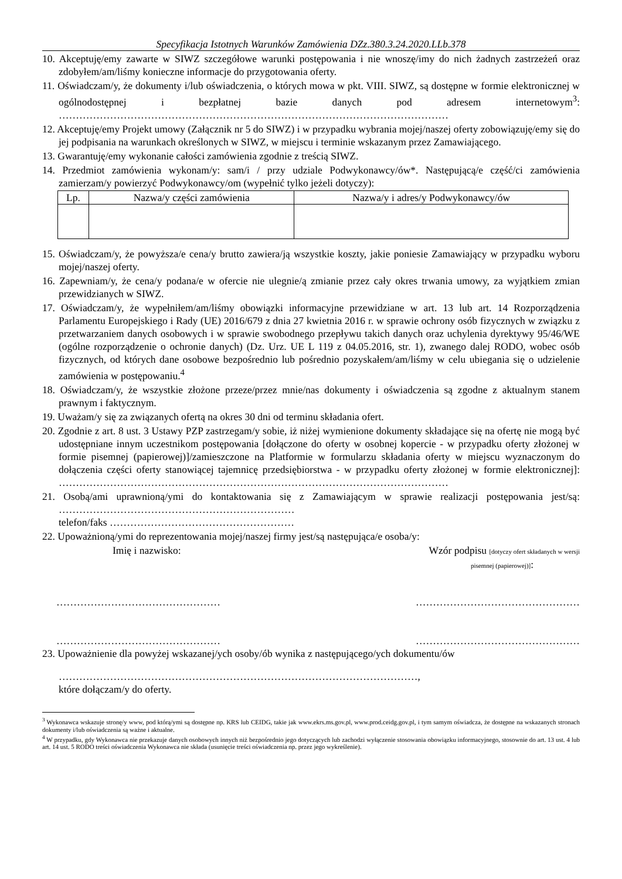Specyfikacja Istotnych Warunków Zamówienia DZz.380.3.24.2020.LLb.378
10. Akceptuję/emy zawarte w SIWZ szczegółowe warunki postępowania i nie wnoszę/imy do nich żadnych zastrzeżeń oraz zdobyłem/am/liśmy konieczne informacje do przygotowania oferty.
11. Oświadczam/y, że dokumenty i/lub oświadczenia, o których mowa w pkt. VIII. SIWZ, są dostępne w formie elektronicznej w ogólnodostępnej i bezpłatnej bazie danych pod adresem internetowym<sup>3</sup>: ……………………………………………………………………………………………………
12. Akceptuję/emy Projekt umowy (Załącznik nr 5 do SIWZ) i w przypadku wybrania mojej/naszej oferty zobowiązuję/emy się do jej podpisania na warunkach określonych w SIWZ, w miejscu i terminie wskazanym przez Zamawiającego.
13. Gwarantuję/emy wykonanie całości zamówienia zgodnie z treścią SIWZ.
14. Przedmiot zamówienia wykonam/y: sam/i / przy udziale Podwykonawcy/ów*. Następującą/e część/ci zamówienia zamierzam/y powierzyć Podwykonawcy/om (wypełnić tylko jeżeli dotyczy):
| Lp. | Nazwa/y części zamówienia | Nazwa/y i adres/y Podwykonawcy/ów |
| --- | --- | --- |
15. Oświadczam/y, że powyższa/e cena/y brutto zawiera/ją wszystkie koszty, jakie poniesie Zamawiający w przypadku wyboru mojej/naszej oferty.
16. Zapewniam/y, że cena/y podana/e w ofercie nie ulegnie/ą zmianie przez cały okres trwania umowy, za wyjątkiem zmian przewidzianych w SIWZ.
17. Oświadczam/y, że wypełniłem/am/liśmy obowiązki informacyjne przewidziane w art. 13 lub art. 14 Rozporządzenia Parlamentu Europejskiego i Rady (UE) 2016/679 z dnia 27 kwietnia 2016 r. w sprawie ochrony osób fizycznych w związku z przetwarzaniem danych osobowych i w sprawie swobodnego przepływu takich danych oraz uchylenia dyrektywy 95/46/WE (ogólne rozporządzenie o ochronie danych) (Dz. Urz. UE L 119 z 04.05.2016, str. 1), zwanego dalej RODO, wobec osób fizycznych, od których dane osobowe bezpośrednio lub pośrednio pozyskałem/am/liśmy w celu ubiegania się o udzielenie zamówienia w postępowaniu.<sup>4</sup>
18. Oświadczam/y, że wszystkie złożone przeze/przez mnie/nas dokumenty i oświadczenia są zgodne z aktualnym stanem prawnym i faktycznym.
19. Uważam/y się za związanych ofertą na okres 30 dni od terminu składania ofert.
20. Zgodnie z art. 8 ust. 3 Ustawy PZP zastrzegam/y sobie, iż niżej wymienione dokumenty składające się na ofertę nie mogą być udostępniane innym uczestnikom postępowania [dołączone do oferty w osobnej kopercie - w przypadku oferty złożonej w formie pisemnej (papierowej)]/zamieszczone na Platformie w formularzu składania oferty w miejscu wyznaczonym do dołączenia części oferty stanowiącej tajemnicę przedsiębiorstwa - w przypadku oferty złożonej w formie elektronicznej]: ……………………………………………………………………………………………………
21. Osobą/ami uprawnioną/ymi do kontaktowania się z Zamawiającym w sprawie realizacji postępowania jest/są: ……………………………………………………………
telefon/faks ………………………………………………
22. Upoważnioną/ymi do reprezentowania mojej/naszej firmy jest/są następująca/e osoba/y:
Imię i nazwisko: Wzór podpisu [dotyczy ofert składanych w wersji
pisemnej (papierowej)]:
………………………………………… …………………………………………
………………………………………… …………………………………………
23. Upoważnienie dla powyżej wskazanej/ych osoby/ób wynika z następującego/ych dokumentu/ów
……………………………………………………………………………………………,
które dołączam/y do oferty.
<sup>3</sup> Wykonawca wskazuje stronę/y www, pod którą/ymi są dostępne np. KRS lub CEIDG, takie jak www.ekrs.ms.gov.pl, www.prod.ceidg.gov.pl, i tym samym oświadcza, że dostępne na wskazanych stronach dokumenty i/lub oświadczenia są ważne i aktualne.
<sup>4</sup> W przypadku, gdy Wykonawca nie przekazuje danych osobowych innych niż bezpośrednio jego dotyczących lub zachodzi wyłączenie stosowania obowiązku informacyjnego, stosownie do art. 13 ust. 4 lub art. 14 ust. 5 RODO treści oświadczenia Wykonawca nie składa (usunięcie treści oświadczenia np. przez jego wykreślenie).